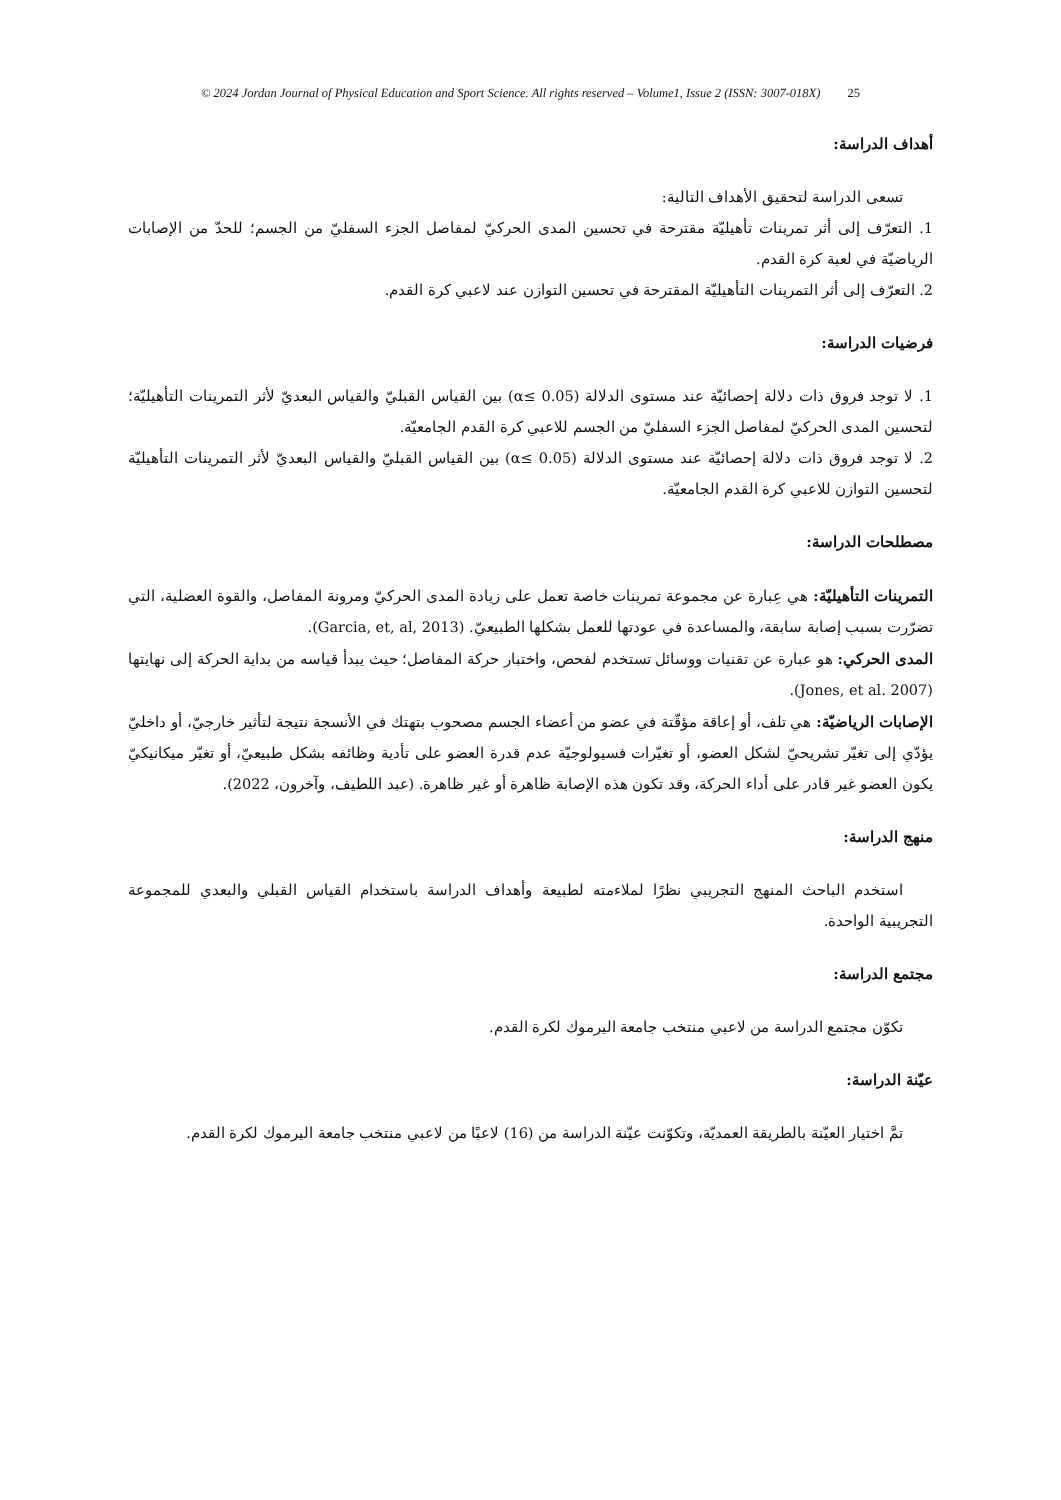© 2024 Jordan Journal of Physical Education and Sport Science. All rights reserved – Volume1, Issue 2 (ISSN: 3007-018X) 25
أهداف الدراسة:
تسعى الدراسة لتحقيق الأهداف التالية:
1. التعرّف إلى أثر تمرينات تأهيليّة مقترحة في تحسين المدى الحركيّ لمفاصل الجزء السفليّ من الجسم؛ للحدّ من الإصابات الرياضيّة في لعبة كرة القدم.
2. التعرّف إلى أثر التمرينات التأهيليّة المقترحة في تحسين التوازن عند لاعبي كرة القدم.
فرضيات الدراسة:
1. لا توجد فروق ذات دلالة إحصائيّة عند مستوى الدلالة (α≤ 0.05) بين القياس القبليّ والقياس البعديّ لأثر التمرينات التأهيليّة؛ لتحسين المدى الحركيّ لمفاصل الجزء السفليّ من الجسم للاعبي كرة القدم الجامعيّة.
2. لا توجد فروق ذات دلالة إحصائيّة عند مستوى الدلالة (α≤ 0.05) بين القياس القبليّ والقياس البعديّ لأثر التمرينات التأهيليّة لتحسين التوازن للاعبي كرة القدم الجامعيّة.
مصطلحات الدراسة:
التمرينات التأهيليّة: هي عِبارة عن مجموعة تمرينات خاصة تعمل على زيادة المدى الحركيّ ومرونة المفاصل، والقوة العضلية، التي تضرّرت بسبب إصابة سابقة، والمساعدة في عودتها للعمل بشكلها الطبيعيّ. (Garcia, et, al, 2013).
المدى الحركي: هو عبارة عن تقنيات ووسائل تستخدم لفحص، واختبار حركة المفاصل؛ حيث يبدأ قياسه من بداية الحركة إلى نهايتها (Jones, et al. 2007).
الإصابات الرياضيّة: هي تلف، أو إعاقة مؤقّتة في عضو من أعضاء الجسم مصحوب بتهتك في الأنسجة نتيجة لتأثير خارجيّ، أو داخليّ يؤدّي إلى تغيّر تشريحيّ لشكل العضو، أو تغيّرات فسيولوجيّة عدم قدرة العضو على تأدية وظائفه بشكل طبيعيّ، أو تغيّر ميكانيكيّ يكون العضو غير قادر على أداء الحركة، وقد تكون هذه الإصابة ظاهرة أو غير ظاهرة. (عبد اللطيف، وآخرون، 2022).
منهج الدراسة:
استخدم الباحث المنهج التجريبي نظرًا لملاءمته لطبيعة وأهداف الدراسة باستخدام القياس القبلي والبعدي للمجموعة التجريبية الواحدة.
مجتمع الدراسة:
تكوّن مجتمع الدراسة من لاعبي منتخب جامعة اليرموك لكرة القدم.
عيّنة الدراسة:
تمَّ اختيار العيّنة بالطريقة العمديّة، وتكوّنت عيّنة الدراسة من (16) لاعبًا من لاعبي منتخب جامعة اليرموك لكرة القدم.